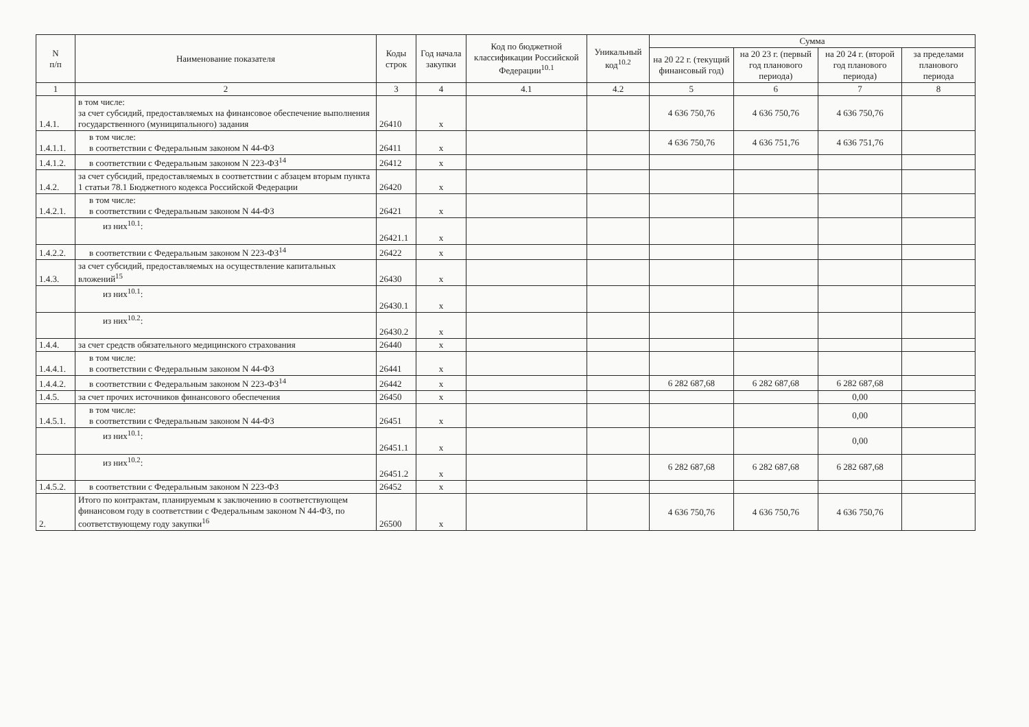| N п/п | Наименование показателя | Коды строк | Год начала закупки | Код по бюджетной классификации Российской Федерации<sup>10.1</sup> | Уникальный код<sup>10.2</sup> | Сумма | | | |
| --- | --- | --- | --- | --- | --- | --- | --- | --- | --- |
| | | | | | | на 20 22 г. (текущий финансовый год) | на 20 23 г. (первый год планового периода) | на 20 24 г. (второй год планового периода) | за пределами планового периода |
| 1 | 2 | 3 | 4 | 4.1 | 4.2 | 5 | 6 | 7 | 8 |
| 1.4.1. | в том числе: за счет субсидий, предоставляемых на финансовое обеспечение выполнения государственного (муниципального) задания | 26410 | x | | | 4 636 750,76 | 4 636 750,76 | 4 636 750,76 | |
| 1.4.1.1. | в том числе: в соответствии с Федеральным законом N 44-ФЗ | 26411 | x | | | 4 636 750,76 | 4 636 751,76 | 4 636 751,76 | |
| 1.4.1.2. | в соответствии с Федеральным законом N 223-ФЗ<sup>14</sup> | 26412 | x | | | | | | |
| 1.4.2. | за счет субсидий, предоставляемых в соответствии с абзацем вторым пункта 1 статьи 78.1 Бюджетного кодекса Российской Федерации | 26420 | x | | | | | | |
| 1.4.2.1. | в том числе: в соответствии с Федеральным законом N 44-ФЗ | 26421 | x | | | | | | |
| | из них<sup>10.1</sup>: | 26421.1 | x | | | | | | |
| 1.4.2.2. | в соответствии с Федеральным законом N 223-ФЗ<sup>14</sup> | 26422 | x | | | | | | |
| 1.4.3. | за счет субсидий, предоставляемых на осуществление капитальных вложений<sup>15</sup> | 26430 | x | | | | | | |
| | из них<sup>10.1</sup>: | 26430.1 | x | | | | | | |
| | из них<sup>10.2</sup>: | 26430.2 | x | | | | | | |
| 1.4.4. | за счет средств обязательного медицинского страхования | 26440 | x | | | | | | |
| 1.4.4.1. | в том числе: в соответствии с Федеральным законом N 44-ФЗ | 26441 | x | | | | | | |
| 1.4.4.2. | в соответствии с Федеральным законом N 223-ФЗ<sup>14</sup> | 26442 | x | | | 6 282 687,68 | 6 282 687,68 | 6 282 687,68 | |
| 1.4.5. | за счет прочих источников финансового обеспечения | 26450 | x | | | | | 0,00 | |
| 1.4.5.1. | в том числе: в соответствии с Федеральным законом N 44-ФЗ | 26451 | x | | | | | 0,00 | |
| | из них<sup>10.1</sup>: | 26451.1 | x | | | | | 0,00 | |
| | из них<sup>10.2</sup>: | 26451.2 | x | | | 6 282 687,68 | 6 282 687,68 | 6 282 687,68 | |
| 1.4.5.2. | в соответствии с Федеральным законом N 223-ФЗ | 26452 | x | | | | | | |
| 2. | Итого по контрактам, планируемым к заключению в соответствующем финансовом году в соответствии с Федеральным законом N 44-ФЗ, по соответствующему году закупки<sup>16</sup> | 26500 | x | | | 4 636 750,76 | 4 636 750,76 | 4 636 750,76 | |